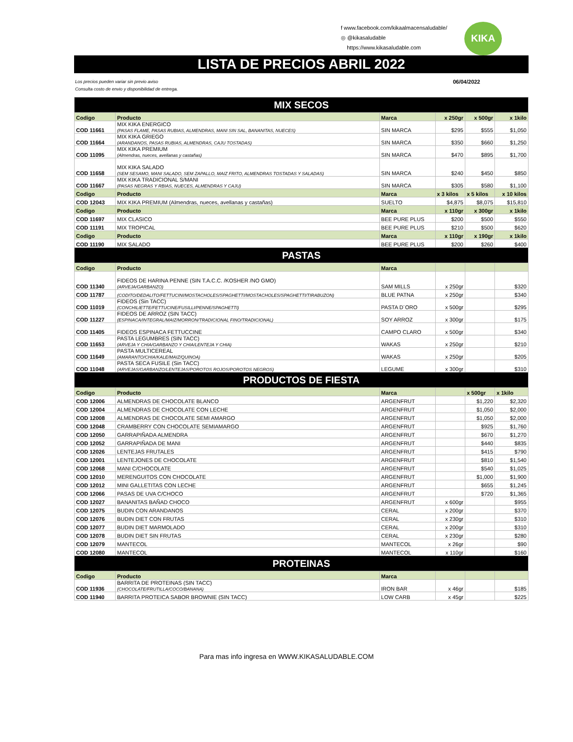f www.facebook.com/kikaalmacensaludable/
◎ @kikasaludable
https://www.kikasaludable.com
KIKA
LISTA DE PRECIOS ABRIL 2022
Los precios pueden variar sin previo aviso
Consulta costo de envio y disponibilidad de entrega.
06/04/2022
| MIX SECOS | | | | | |
| Codigo | Producto | Marca | x 250gr | x 500gr | x 1kilo |
| COD 11661 | MIX KIKA ENERGICO (PASAS FLAME, PASAS RUBIAS, ALMENDRAS, MANI SIN SAL, BANANITAS, NUECES) | SIN MARCA | $295 | $555 | $1,050 |
| COD 11664 | MIX KIKA GRIEGO (ARANDANOS, PASAS RUBIAS, ALMENDRAS, CAJU TOSTADAS) | SIN MARCA | $350 | $660 | $1,250 |
| COD 11095 | MIX KIKA PREMIUM (Almendras, nueces, avellanas y castañas) | SIN MARCA | $470 | $895 | $1,700 |
| COD 11658 | MIX KIKA SALADO (SEM SESAMO, MANI SALADO, SEM ZAPALLO, MAIZ FRITO, ALMENDRAS TOSTADAS Y SALADAS) | SIN MARCA | $240 | $450 | $850 |
| COD 11667 | MIX KIKA TRADICIONAL S/MANI (PASAS NEGRAS Y RBIAS, NUECES, ALMENDRAS Y CAJU) | SIN MARCA | $305 | $580 | $1,100 |
| Codigo | Producto | Marca | x 3 kilos | x 5 kilos | x 10 kilos |
| COD 12043 | MIX KIKA PREMIUM (Almendras, nueces, avellanas y castañas) | SUELTO | $4,875 | $8,075 | $15,810 |
| Codigo | Producto | Marca | x 110gr | x 300gr | x 1kilo |
| COD 11697 | MIX CLASICO | BEE PURE PLUS | $200 | $500 | $550 |
| COD 11191 | MIX TROPICAL | BEE PURE PLUS | $210 | $500 | $620 |
| Codigo | Producto | Marca | x 110gr | x 190gr | x 1kilo |
| COD 11190 | MIX SALADO | BEE PURE PLUS | $200 | $260 | $400 |
| PASTAS | | | | | |
| Codigo | Producto | Marca | | | |
| COD 11340 | FIDEOS DE HARINA PENNE (SIN T.A.C.C. /KOSHER /NO GMO) (ARVEJA/GARBANZO) | SAM MILLS | x 250gr | | $320 |
| COD 11787 | (CODITO/DEDALITO/FETTUCINI/MOSTACHOLES/SPAGHETTI/MOSTACHOLES/SPAGHETTI/TIRABUZON) | BLUE PATNA | x 250gr | | $340 |
| COD 11019 | FIDEOS (Sin TACC) (CONCHILIETTE/FETTUCINE/FUSILLI/PENNE/SPAGHETTI) | PASTA D´ORO | x 500gr | | $295 |
| COD 11227 | FIDEOS DE ARROZ (SIN TACC) (ESPINACA/INTEGRAL/MAIZ/MORRON/TRADICIONAL FINO/TRADICIONAL) | SOY ARROZ | x 300gr | | $175 |
| COD 11405 | FIDEOS ESPINACA FETTUCCINE | CAMPO CLARO | x 500gr | | $340 |
| COD 11653 | PASTA LEGUMBRES (SIN TACC) (ARVEJA Y CHIA/GARBANZO Y CHIA/LENTEJA Y CHIA) | WAKAS | x 250gr | | $210 |
| COD 11649 | PASTA MULTICEREAL (AMARANTO/CHIA/KALE/MAIZ/QUINOA) | WAKAS | x 250gr | | $205 |
| COD 11048 | PASTA SECA FUSILE (Sin TACC) (ARVEJAS/GARBANZO/LENTEJAS/POROTOS ROJOS/POROTOS NEGROS) | LEGUME | x 300gr | | $310 |
| PRODUCTOS DE FIESTA | | | | | |
| Codigo | Producto | Marca | | x 500gr | x 1kilo |
| COD 12006 | ALMENDRAS DE CHOCOLATE BLANCO | ARGENFRUT | | $1,220 | $2,320 |
| COD 12004 | ALMENDRAS DE CHOCOLATE CON LECHE | ARGENFRUT | | $1,050 | $2,000 |
| COD 12008 | ALMENDRAS DE CHOCOLATE SEMI AMARGO | ARGENFRUT | | $1,050 | $2,000 |
| COD 12048 | CRAMBERRY CON CHOCOLATE SEMIAMARGO | ARGENFRUT | | $925 | $1,760 |
| COD 12050 | GARRAPIÑADA ALMENDRA | ARGENFRUT | | $670 | $1,270 |
| COD 12052 | GARRAPIÑADA DE MANI | ARGENFRUT | | $440 | $835 |
| COD 12026 | LENTEJAS FRUTALES | ARGENFRUT | | $415 | $790 |
| COD 12001 | LENTEJONES DE CHOCOLATE | ARGENFRUT | | $810 | $1,540 |
| COD 12068 | MANI C/CHOCOLATE | ARGENFRUT | | $540 | $1,025 |
| COD 12010 | MERENGUITOS CON CHOCOLATE | ARGENFRUT | | $1,000 | $1,900 |
| COD 12012 | MINI GALLETITAS CON LECHE | ARGENFRUT | | $655 | $1,245 |
| COD 12066 | PASAS DE UVA C/CHOCO | ARGENFRUT | | $720 | $1,365 |
| COD 12027 | BANANITAS BAÑAD CHOCO | ARGENFRUT | x 600gr | | $955 |
| COD 12075 | BUDIN CON ARANDANOS | CERAL | x 200gr | | $370 |
| COD 12076 | BUDIN DIET CON FRUTAS | CERAL | x 230gr | | $310 |
| COD 12077 | BUDIN DIET MARMOLADO | CERAL | x 200gr | | $310 |
| COD 12078 | BUDIN DIET SIN FRUTAS | CERAL | x 230gr | | $280 |
| COD 12079 | MANTECOL | MANTECOL | x 26gr | | $90 |
| COD 12080 | MANTECOL | MANTECOL | x 110gr | | $160 |
| PROTEINAS | | | | | |
| Codigo | Producto | Marca | | | |
| COD 11936 | BARRITA DE PROTEINAS (SIN TACC) (CHOCOLATE/FRUTILLA/COCO/BANANA) | IRON BAR | x 46gr | | $185 |
| COD 11940 | BARRITA PROTEICA SABOR BROWNIE (SIN TACC) | LOW CARB | x 45gr | | $225 |
Para mas info ingresa en WWW.KIKASALUDABLE.COM